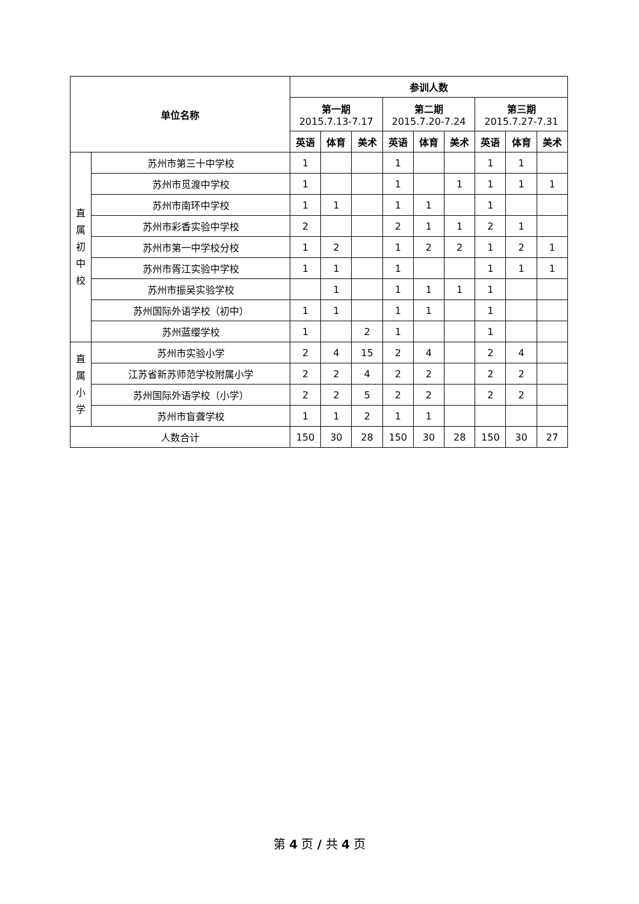| 单位名称 | | 参训人数 | | | | | | | | |
| --- | --- | --- | --- | --- | --- | --- | --- | --- | --- | --- |
| | | 第一期 2015.7.13-7.17 | | | 第二期 2015.7.20-7.24 | | | 第三期 2015.7.27-7.31 | | |
| | | 英语 | 体育 | 美术 | 英语 | 体育 | 美术 | 英语 | 体育 | 美术 |
| 直 属 初 中 校 | 苏州市第三十中学校 | 1 | | | 1 | | | 1 | 1 | |
| | 苏州市觅渡中学校 | 1 | | | 1 | | 1 | 1 | 1 | 1 |
| | 苏州市南环中学校 | 1 | 1 | | 1 | 1 | | 1 | | |
| | 苏州市彩香实验中学校 | 2 | | | 2 | 1 | 1 | 2 | 1 | |
| | 苏州市第一中学校分校 | 1 | 2 | | 1 | 2 | 2 | 1 | 2 | 1 |
| | 苏州市胥江实验中学校 | 1 | 1 | | 1 | | | 1 | 1 | 1 |
| | 苏州市振吴实验学校 | | 1 | | 1 | 1 | 1 | 1 | | |
| | 苏州国际外语学校（初中） | 1 | 1 | | 1 | 1 | | 1 | | |
| | 苏州蓝缨学校 | 1 | | 2 | 1 | | | 1 | | |
| 直 属 小 学 | 苏州市实验小学 | 2 | 4 | 15 | 2 | 4 | | 2 | 4 | |
| | 江苏省新苏师范学校附属小学 | 2 | 2 | 4 | 2 | 2 | | 2 | 2 | |
| | 苏州国际外语学校（小学） | 2 | 2 | 5 | 2 | 2 | | 2 | 2 | |
| | 苏州市盲聋学校 | 1 | 1 | 2 | 1 | 1 | | | | |
| 人数合计 | | 150 | 30 | 28 | 150 | 30 | 28 | 150 | 30 | 27 |
第 4 页 / 共 4 页